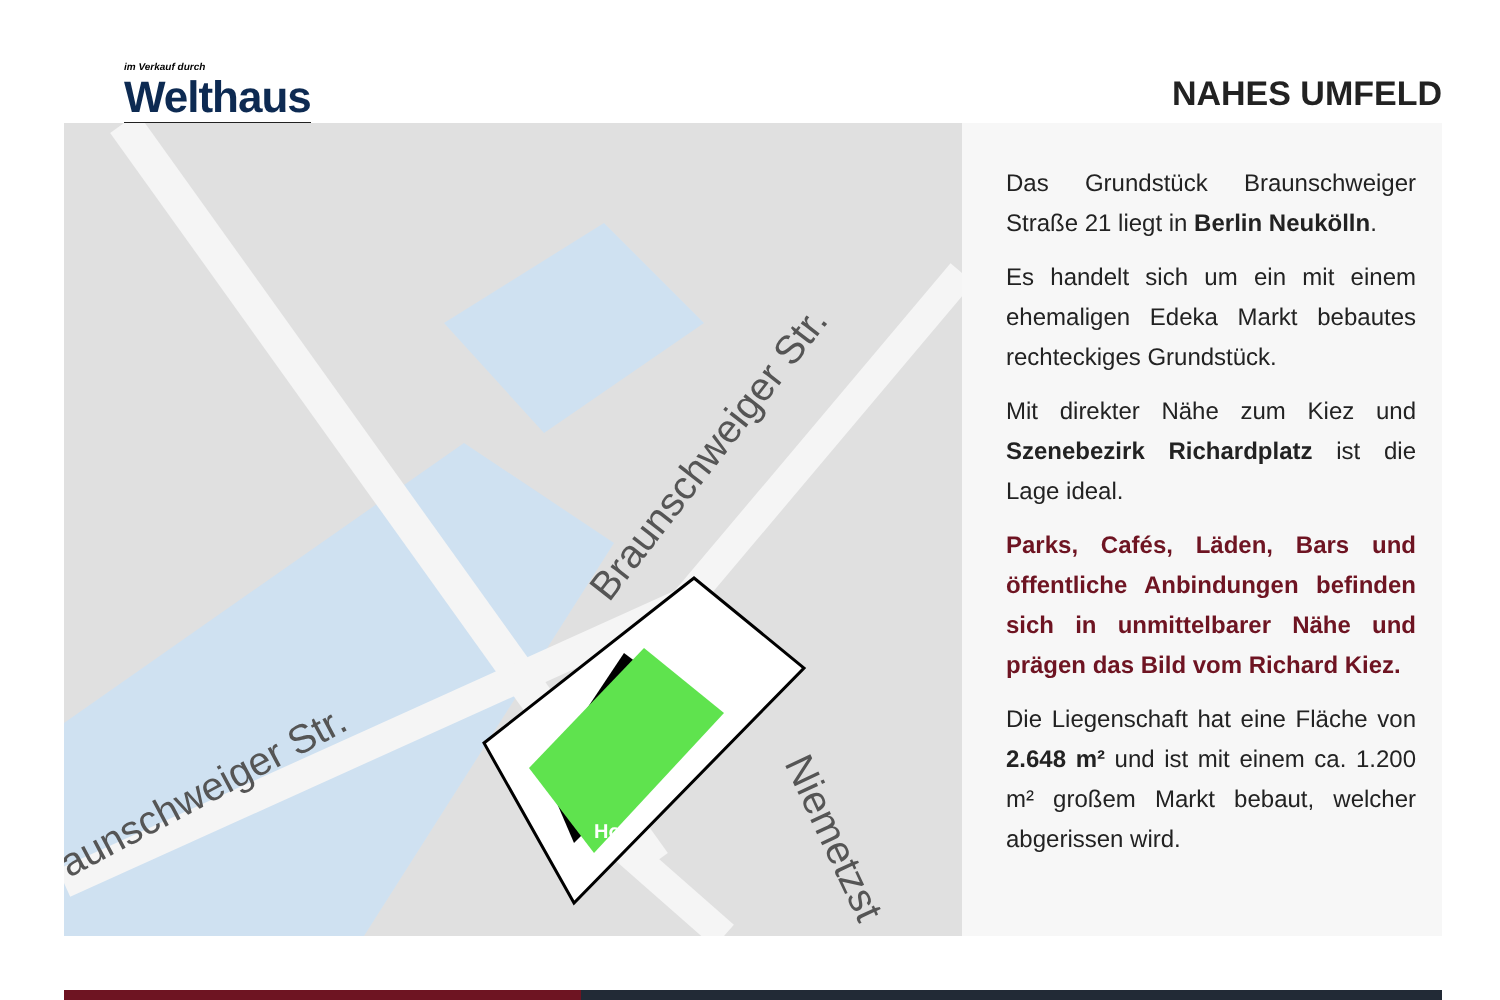im Verkauf durch
Welthaus
NAHES UMFELD
Braunschweiger Str.
aunschweiger Str.
Niemetzst
Hof
Das Grundstück Braunschweiger Straße 21 liegt in Berlin Neukölln.
Es handelt sich um ein mit einem ehemaligen Edeka Markt bebautes rechteckiges Grundstück.
Mit direkter Nähe zum Kiez und Szenebezirk Richardplatz ist die Lage ideal.
Parks, Cafés, Läden, Bars und öffentliche Anbindungen befinden sich in unmittelbarer Nähe und prägen das Bild vom Richard Kiez.
Die Liegenschaft hat eine Fläche von 2.648 m² und ist mit einem ca. 1.200 m² großem Markt bebaut, welcher abgerissen wird.